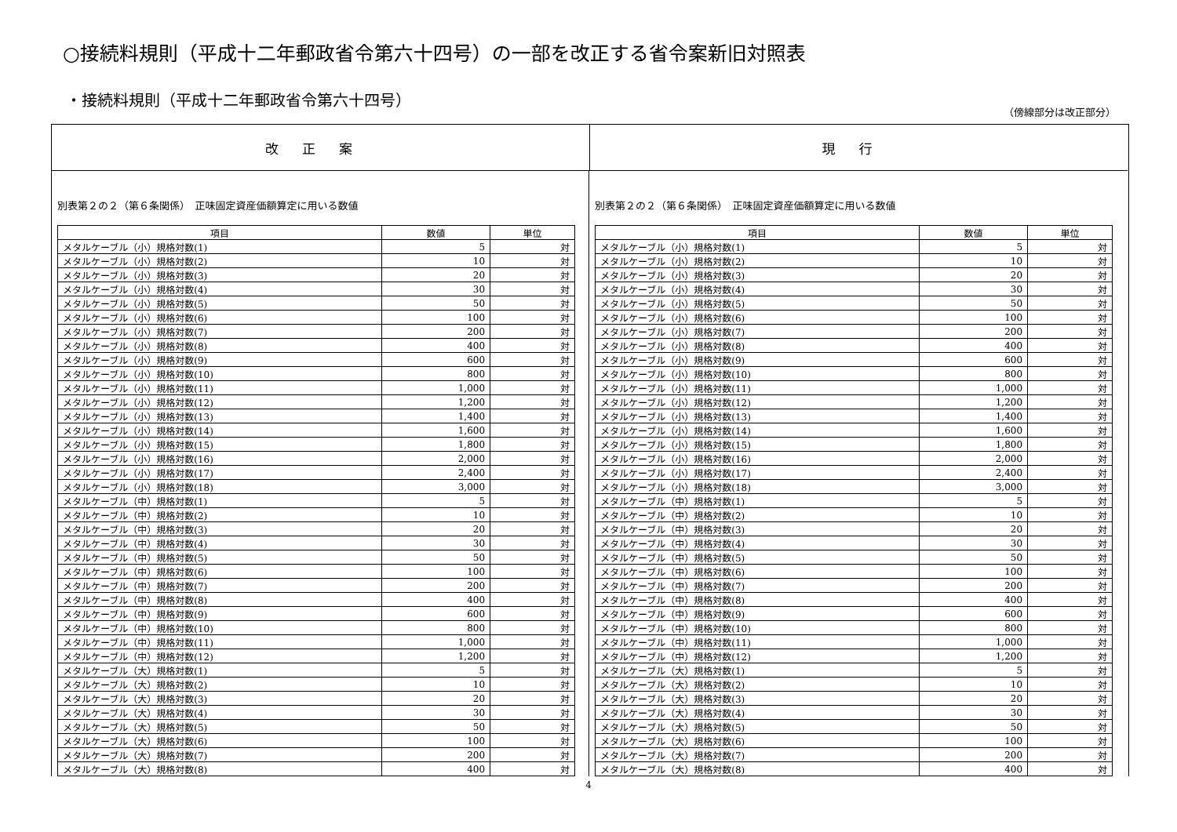○接続料規則（平成十二年郵政省令第六十四号）の一部を改正する省令案新旧対照表
・接続料規則（平成十二年郵政省令第六十四号）
（傍線部分は改正部分）
改正案
現行
別表第２の２（第６条関係）　正味固定資産価額算定に用いる数値
| 項目 | 数値 | 単位 |
| --- | --- | --- |
| メタルケーブル（小）規格対数(1) | 5 | 対 |
| メタルケーブル（小）規格対数(2) | 10 | 対 |
| メタルケーブル（小）規格対数(3) | 20 | 対 |
| メタルケーブル（小）規格対数(4) | 30 | 対 |
| メタルケーブル（小）規格対数(5) | 50 | 対 |
| メタルケーブル（小）規格対数(6) | 100 | 対 |
| メタルケーブル（小）規格対数(7) | 200 | 対 |
| メタルケーブル（小）規格対数(8) | 400 | 対 |
| メタルケーブル（小）規格対数(9) | 600 | 対 |
| メタルケーブル（小）規格対数(10) | 800 | 対 |
| メタルケーブル（小）規格対数(11) | 1,000 | 対 |
| メタルケーブル（小）規格対数(12) | 1,200 | 対 |
| メタルケーブル（小）規格対数(13) | 1,400 | 対 |
| メタルケーブル（小）規格対数(14) | 1,600 | 対 |
| メタルケーブル（小）規格対数(15) | 1,800 | 対 |
| メタルケーブル（小）規格対数(16) | 2,000 | 対 |
| メタルケーブル（小）規格対数(17) | 2,400 | 対 |
| メタルケーブル（小）規格対数(18) | 3,000 | 対 |
| メタルケーブル（中）規格対数(1) | 5 | 対 |
| メタルケーブル（中）規格対数(2) | 10 | 対 |
| メタルケーブル（中）規格対数(3) | 20 | 対 |
| メタルケーブル（中）規格対数(4) | 30 | 対 |
| メタルケーブル（中）規格対数(5) | 50 | 対 |
| メタルケーブル（中）規格対数(6) | 100 | 対 |
| メタルケーブル（中）規格対数(7) | 200 | 対 |
| メタルケーブル（中）規格対数(8) | 400 | 対 |
| メタルケーブル（中）規格対数(9) | 600 | 対 |
| メタルケーブル（中）規格対数(10) | 800 | 対 |
| メタルケーブル（中）規格対数(11) | 1,000 | 対 |
| メタルケーブル（中）規格対数(12) | 1,200 | 対 |
| メタルケーブル（大）規格対数(1) | 5 | 対 |
| メタルケーブル（大）規格対数(2) | 10 | 対 |
| メタルケーブル（大）規格対数(3) | 20 | 対 |
| メタルケーブル（大）規格対数(4) | 30 | 対 |
| メタルケーブル（大）規格対数(5) | 50 | 対 |
| メタルケーブル（大）規格対数(6) | 100 | 対 |
| メタルケーブル（大）規格対数(7) | 200 | 対 |
| メタルケーブル（大）規格対数(8) | 400 | 対 |
別表第２の２（第６条関係）　正味固定資産価額算定に用いる数値
| 項目 | 数値 | 単位 |
| --- | --- | --- |
| メタルケーブル（小）規格対数(1) | 5 | 対 |
| メタルケーブル（小）規格対数(2) | 10 | 対 |
| メタルケーブル（小）規格対数(3) | 20 | 対 |
| メタルケーブル（小）規格対数(4) | 30 | 対 |
| メタルケーブル（小）規格対数(5) | 50 | 対 |
| メタルケーブル（小）規格対数(6) | 100 | 対 |
| メタルケーブル（小）規格対数(7) | 200 | 対 |
| メタルケーブル（小）規格対数(8) | 400 | 対 |
| メタルケーブル（小）規格対数(9) | 600 | 対 |
| メタルケーブル（小）規格対数(10) | 800 | 対 |
| メタルケーブル（小）規格対数(11) | 1,000 | 対 |
| メタルケーブル（小）規格対数(12) | 1,200 | 対 |
| メタルケーブル（小）規格対数(13) | 1,400 | 対 |
| メタルケーブル（小）規格対数(14) | 1,600 | 対 |
| メタルケーブル（小）規格対数(15) | 1,800 | 対 |
| メタルケーブル（小）規格対数(16) | 2,000 | 対 |
| メタルケーブル（小）規格対数(17) | 2,400 | 対 |
| メタルケーブル（小）規格対数(18) | 3,000 | 対 |
| メタルケーブル（中）規格対数(1) | 5 | 対 |
| メタルケーブル（中）規格対数(2) | 10 | 対 |
| メタルケーブル（中）規格対数(3) | 20 | 対 |
| メタルケーブル（中）規格対数(4) | 30 | 対 |
| メタルケーブル（中）規格対数(5) | 50 | 対 |
| メタルケーブル（中）規格対数(6) | 100 | 対 |
| メタルケーブル（中）規格対数(7) | 200 | 対 |
| メタルケーブル（中）規格対数(8) | 400 | 対 |
| メタルケーブル（中）規格対数(9) | 600 | 対 |
| メタルケーブル（中）規格対数(10) | 800 | 対 |
| メタルケーブル（中）規格対数(11) | 1,000 | 対 |
| メタルケーブル（中）規格対数(12) | 1,200 | 対 |
| メタルケーブル（大）規格対数(1) | 5 | 対 |
| メタルケーブル（大）規格対数(2) | 10 | 対 |
| メタルケーブル（大）規格対数(3) | 20 | 対 |
| メタルケーブル（大）規格対数(4) | 30 | 対 |
| メタルケーブル（大）規格対数(5) | 50 | 対 |
| メタルケーブル（大）規格対数(6) | 100 | 対 |
| メタルケーブル（大）規格対数(7) | 200 | 対 |
| メタルケーブル（大）規格対数(8) | 400 | 対 |
4